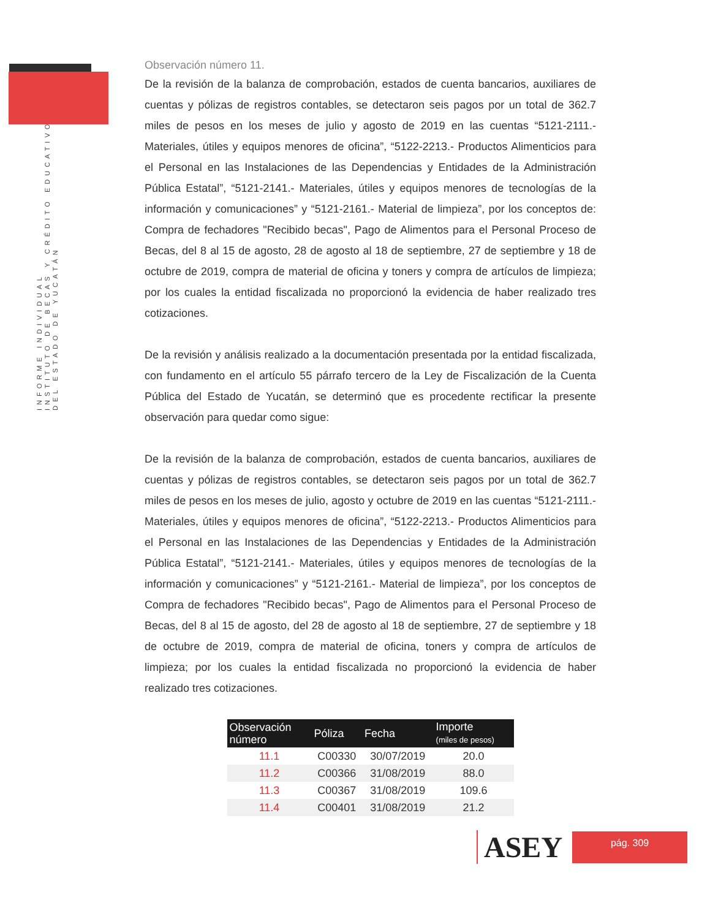INFORME INDIVIDUAL
INSTITUTO DE BECAS Y CRÉDITO EDUCATIVO
DEL ESTADO DE YUCATÁN
Observación número 11.
De la revisión de la balanza de comprobación, estados de cuenta bancarios, auxiliares de cuentas y pólizas de registros contables, se detectaron seis pagos por un total de 362.7 miles de pesos en los meses de julio y agosto de 2019 en las cuentas “5121-2111.- Materiales, útiles y equipos menores de oficina”, “5122-2213.- Productos Alimenticios para el Personal en las Instalaciones de las Dependencias y Entidades de la Administración Pública Estatal”, “5121-2141.- Materiales, útiles y equipos menores de tecnologías de la información y comunicaciones” y “5121-2161.- Material de limpieza”, por los conceptos de: Compra de fechadores "Recibido becas", Pago de Alimentos para el Personal Proceso de Becas, del 8 al 15 de agosto, 28 de agosto al 18 de septiembre, 27 de septiembre y 18 de octubre de 2019, compra de material de oficina y toners y compra de artículos de limpieza; por los cuales la entidad fiscalizada no proporcionó la evidencia de haber realizado tres cotizaciones.
De la revisión y análisis realizado a la documentación presentada por la entidad fiscalizada, con fundamento en el artículo 55 párrafo tercero de la Ley de Fiscalización de la Cuenta Pública del Estado de Yucatán, se determinó que es procedente rectificar la presente observación para quedar como sigue:
De la revisión de la balanza de comprobación, estados de cuenta bancarios, auxiliares de cuentas y pólizas de registros contables, se detectaron seis pagos por un total de 362.7 miles de pesos en los meses de julio, agosto y octubre de 2019 en las cuentas “5121-2111.- Materiales, útiles y equipos menores de oficina”, “5122-2213.- Productos Alimenticios para el Personal en las Instalaciones de las Dependencias y Entidades de la Administración Pública Estatal”, “5121-2141.- Materiales, útiles y equipos menores de tecnologías de la información y comunicaciones” y “5121-2161.- Material de limpieza”, por los conceptos de Compra de fechadores "Recibido becas", Pago de Alimentos para el Personal Proceso de Becas, del 8 al 15 de agosto, del 28 de agosto al 18 de septiembre, 27 de septiembre y 18 de octubre de 2019, compra de material de oficina, toners y compra de artículos de limpieza; por los cuales la entidad fiscalizada no proporcionó la evidencia de haber realizado tres cotizaciones.
| Observación número | Póliza | Fecha | Importe (miles de pesos) |
| --- | --- | --- | --- |
| 11.1 | C00330 | 30/07/2019 | 20.0 |
| 11.2 | C00366 | 31/08/2019 | 88.0 |
| 11.3 | C00367 | 31/08/2019 | 109.6 |
| 11.4 | C00401 | 31/08/2019 | 21.2 |
ASEY
pág. 309